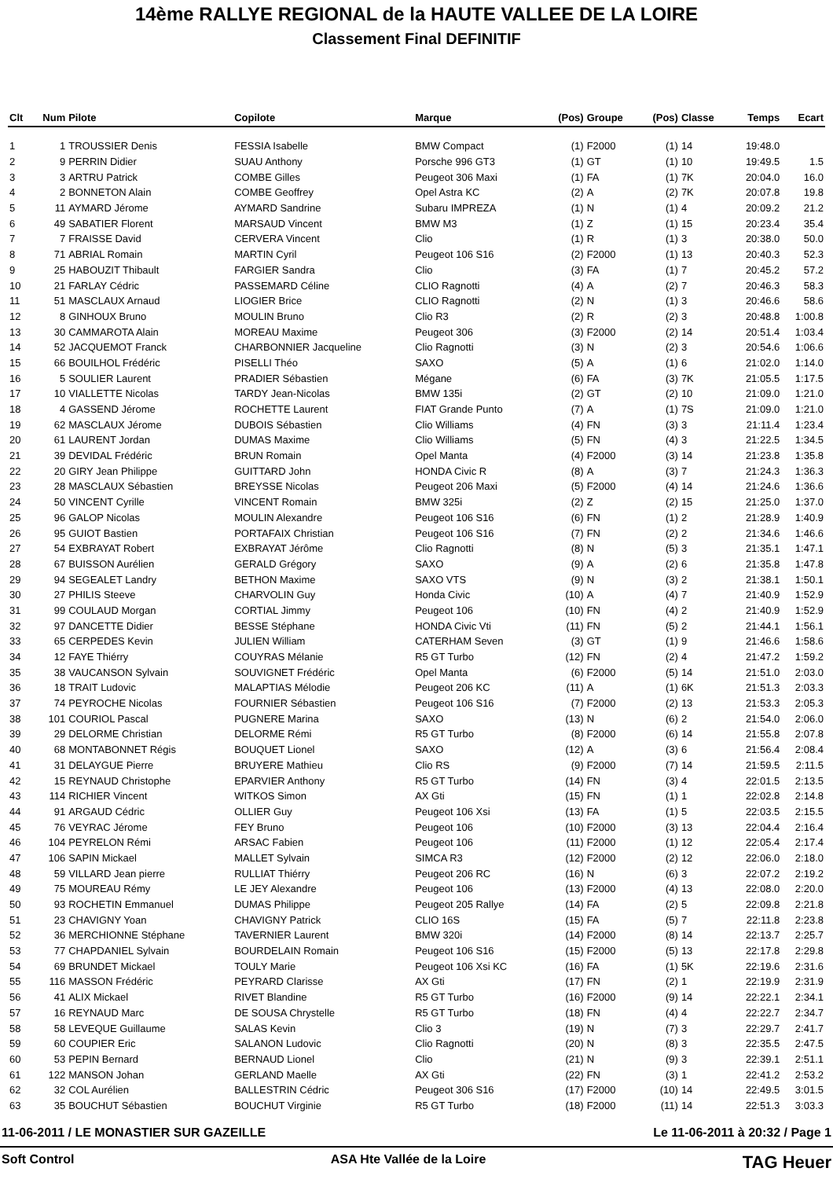14ème RALLYE REGIONAL de la HAUTE VALLEE DE LA LOIRE
Classement Final DEFINITIF
| Clt | Num | Pilote | Copilote | Marque | (Pos) | Groupe | (Pos) | Classe | Temps | Ecart |
| --- | --- | --- | --- | --- | --- | --- | --- | --- | --- | --- |
| 1 | 1 | TROUSSIER Denis | FESSIA Isabelle | BMW Compact | (1) | F2000 | (1) | 14 | 19:48.0 | |
| 2 | 9 | PERRIN Didier | SUAU Anthony | Porsche 996 GT3 | (1) | GT | (1) | 10 | 19:49.5 | 1.5 |
| 3 | 3 | ARTRU Patrick | COMBE Gilles | Peugeot 306 Maxi | (1) | FA | (1) | 7K | 20:04.0 | 16.0 |
| 4 | 2 | BONNETON Alain | COMBE Geoffrey | Opel Astra KC | (2) | A | (2) | 7K | 20:07.8 | 19.8 |
| 5 | 11 | AYMARD Jérome | AYMARD Sandrine | Subaru IMPREZA | (1) | N | (1) | 4 | 20:09.2 | 21.2 |
| 6 | 49 | SABATIER Florent | MARSAUD Vincent | BMW M3 | (1) | Z | (1) | 15 | 20:23.4 | 35.4 |
| 7 | 7 | FRAISSE David | CERVERA Vincent | Clio | (1) | R | (1) | 3 | 20:38.0 | 50.0 |
| 8 | 71 | ABRIAL Romain | MARTIN Cyril | Peugeot 106 S16 | (2) | F2000 | (1) | 13 | 20:40.3 | 52.3 |
| 9 | 25 | HABOUZIT Thibault | FARGIER Sandra | Clio | (3) | FA | (1) | 7 | 20:45.2 | 57.2 |
| 10 | 21 | FARLAY Cédric | PASSEMARD Céline | CLIO Ragnotti | (4) | A | (2) | 7 | 20:46.3 | 58.3 |
| 11 | 51 | MASCLAUX Arnaud | LIOGIER Brice | CLIO Ragnotti | (2) | N | (1) | 3 | 20:46.6 | 58.6 |
| 12 | 8 | GINHOUX Bruno | MOULIN Bruno | Clio R3 | (2) | R | (2) | 3 | 20:48.8 | 1:00.8 |
| 13 | 30 | CAMMAROTA Alain | MOREAU Maxime | Peugeot 306 | (3) | F2000 | (2) | 14 | 20:51.4 | 1:03.4 |
| 14 | 52 | JACQUEMOT Franck | CHARBONNIER Jacqueline | Clio Ragnotti | (3) | N | (2) | 3 | 20:54.6 | 1:06.6 |
| 15 | 66 | BOUILHOL Frédéric | PISELLI Théo | SAXO | (5) | A | (1) | 6 | 21:02.0 | 1:14.0 |
| 16 | 5 | SOULIER Laurent | PRADIER Sébastien | Mégane | (6) | FA | (3) | 7K | 21:05.5 | 1:17.5 |
| 17 | 10 | VIALLETTE Nicolas | TARDY Jean-Nicolas | BMW 135i | (2) | GT | (2) | 10 | 21:09.0 | 1:21.0 |
| 18 | 4 | GASSEND Jérome | ROCHETTE Laurent | FIAT Grande Punto | (7) | A | (1) | 7S | 21:09.0 | 1:21.0 |
| 19 | 62 | MASCLAUX Jérome | DUBOIS Sébastien | Clio Williams | (4) | FN | (3) | 3 | 21:11.4 | 1:23.4 |
| 20 | 61 | LAURENT Jordan | DUMAS Maxime | Clio Williams | (5) | FN | (4) | 3 | 21:22.5 | 1:34.5 |
| 21 | 39 | DEVIDAL Frédéric | BRUN Romain | Opel Manta | (4) | F2000 | (3) | 14 | 21:23.8 | 1:35.8 |
| 22 | 20 | GIRY Jean Philippe | GUITTARD John | HONDA Civic R | (8) | A | (3) | 7 | 21:24.3 | 1:36.3 |
| 23 | 28 | MASCLAUX Sébastien | BREYSSE Nicolas | Peugeot 206 Maxi | (5) | F2000 | (4) | 14 | 21:24.6 | 1:36.6 |
| 24 | 50 | VINCENT Cyrille | VINCENT Romain | BMW 325i | (2) | Z | (2) | 15 | 21:25.0 | 1:37.0 |
| 25 | 96 | GALOP Nicolas | MOULIN Alexandre | Peugeot 106 S16 | (6) | FN | (1) | 2 | 21:28.9 | 1:40.9 |
| 26 | 95 | GUIOT Bastien | PORTAFAIX Christian | Peugeot 106 S16 | (7) | FN | (2) | 2 | 21:34.6 | 1:46.6 |
| 27 | 54 | EXBRAYAT Robert | EXBRAYAT Jérôme | Clio Ragnotti | (8) | N | (5) | 3 | 21:35.1 | 1:47.1 |
| 28 | 67 | BUISSON Aurélien | GERALD Grégory | SAXO | (9) | A | (2) | 6 | 21:35.8 | 1:47.8 |
| 29 | 94 | SEGEALET Landry | BETHON Maxime | SAXO VTS | (9) | N | (3) | 2 | 21:38.1 | 1:50.1 |
| 30 | 27 | PHILIS Steeve | CHARVOLIN Guy | Honda Civic | (10) | A | (4) | 7 | 21:40.9 | 1:52.9 |
| 31 | 99 | COULAUD Morgan | CORTIAL Jimmy | Peugeot 106 | (10) | FN | (4) | 2 | 21:40.9 | 1:52.9 |
| 32 | 97 | DANCETTE Didier | BESSE Stéphane | HONDA Civic Vti | (11) | FN | (5) | 2 | 21:44.1 | 1:56.1 |
| 33 | 65 | CERPEDES Kevin | JULIEN William | CATERHAM Seven | (3) | GT | (1) | 9 | 21:46.6 | 1:58.6 |
| 34 | 12 | FAYE Thiérry | COUYRAS Mélanie | R5 GT Turbo | (12) | FN | (2) | 4 | 21:47.2 | 1:59.2 |
| 35 | 38 | VAUCANSON Sylvain | SOUVIGNET Frédéric | Opel Manta | (6) | F2000 | (5) | 14 | 21:51.0 | 2:03.0 |
| 36 | 18 | TRAIT Ludovic | MALAPTIAS Mélodie | Peugeot 206 KC | (11) | A | (1) | 6K | 21:51.3 | 2:03.3 |
| 37 | 74 | PEYROCHE Nicolas | FOURNIER Sébastien | Peugeot 106 S16 | (7) | F2000 | (2) | 13 | 21:53.3 | 2:05.3 |
| 38 | 101 | COURIOL Pascal | PUGNERE Marina | SAXO | (13) | N | (6) | 2 | 21:54.0 | 2:06.0 |
| 39 | 29 | DELORME Christian | DELORME Rémi | R5 GT Turbo | (8) | F2000 | (6) | 14 | 21:55.8 | 2:07.8 |
| 40 | 68 | MONTABONNET Régis | BOUQUET Lionel | SAXO | (12) | A | (3) | 6 | 21:56.4 | 2:08.4 |
| 41 | 31 | DELAYGUE Pierre | BRUYERE Mathieu | Clio RS | (9) | F2000 | (7) | 14 | 21:59.5 | 2:11.5 |
| 42 | 15 | REYNAUD Christophe | EPARVIER Anthony | R5 GT Turbo | (14) | FN | (3) | 4 | 22:01.5 | 2:13.5 |
| 43 | 114 | RICHIER Vincent | WITKOS Simon | AX Gti | (15) | FN | (1) | 1 | 22:02.8 | 2:14.8 |
| 44 | 91 | ARGAUD Cédric | OLLIER Guy | Peugeot 106 Xsi | (13) | FA | (1) | 5 | 22:03.5 | 2:15.5 |
| 45 | 76 | VEYRAC Jérome | FEY Bruno | Peugeot 106 | (10) | F2000 | (3) | 13 | 22:04.4 | 2:16.4 |
| 46 | 104 | PEYRELON Rémi | ARSAC Fabien | Peugeot 106 | (11) | F2000 | (1) | 12 | 22:05.4 | 2:17.4 |
| 47 | 106 | SAPIN Mickael | MALLET Sylvain | SIMCA R3 | (12) | F2000 | (2) | 12 | 22:06.0 | 2:18.0 |
| 48 | 59 | VILLARD Jean pierre | RULLIAT Thiérry | Peugeot 206 RC | (16) | N | (6) | 3 | 22:07.2 | 2:19.2 |
| 49 | 75 | MOUREAU Rémy | LE JEY Alexandre | Peugeot 106 | (13) | F2000 | (4) | 13 | 22:08.0 | 2:20.0 |
| 50 | 93 | ROCHETIN Emmanuel | DUMAS Philippe | Peugeot 205 Rallye | (14) | FA | (2) | 5 | 22:09.8 | 2:21.8 |
| 51 | 23 | CHAVIGNY Yoan | CHAVIGNY Patrick | CLIO 16S | (15) | FA | (5) | 7 | 22:11.8 | 2:23.8 |
| 52 | 36 | MERCHIONNE Stéphane | TAVERNIER Laurent | BMW 320i | (14) | F2000 | (8) | 14 | 22:13.7 | 2:25.7 |
| 53 | 77 | CHAPDANIEL Sylvain | BOURDELAIN Romain | Peugeot 106 S16 | (15) | F2000 | (5) | 13 | 22:17.8 | 2:29.8 |
| 54 | 69 | BRUNDET Mickael | TOULY Marie | Peugeot 106 Xsi KC | (16) | FA | (1) | 5K | 22:19.6 | 2:31.6 |
| 55 | 116 | MASSON Frédéric | PEYRARD Clarisse | AX Gti | (17) | FN | (2) | 1 | 22:19.9 | 2:31.9 |
| 56 | 41 | ALIX Mickael | RIVET Blandine | R5 GT Turbo | (16) | F2000 | (9) | 14 | 22:22.1 | 2:34.1 |
| 57 | 16 | REYNAUD Marc | DE SOUSA Chrystelle | R5 GT Turbo | (18) | FN | (4) | 4 | 22:22.7 | 2:34.7 |
| 58 | 58 | LEVEQUE Guillaume | SALAS Kevin | Clio 3 | (19) | N | (7) | 3 | 22:29.7 | 2:41.7 |
| 59 | 60 | COUPIER Eric | SALANON Ludovic | Clio Ragnotti | (20) | N | (8) | 3 | 22:35.5 | 2:47.5 |
| 60 | 53 | PEPIN Bernard | BERNAUD Lionel | Clio | (21) | N | (9) | 3 | 22:39.1 | 2:51.1 |
| 61 | 122 | MANSON Johan | GERLAND Maelle | AX Gti | (22) | FN | (3) | 1 | 22:41.2 | 2:53.2 |
| 62 | 32 | COL Aurélien | BALLESTRIN Cédric | Peugeot 306 S16 | (17) | F2000 | (10) | 14 | 22:49.5 | 3:01.5 |
| 63 | 35 | BOUCHUT Sébastien | BOUCHUT Virginie | R5 GT Turbo | (18) | F2000 | (11) | 14 | 22:51.3 | 3:03.3 |
11-06-2011 / LE MONASTIER SUR GAZEILLE Le 11-06-2011 à 20:32 / Page 1
Soft Control ASA Hte Vallée de la Loire TAG Heuer